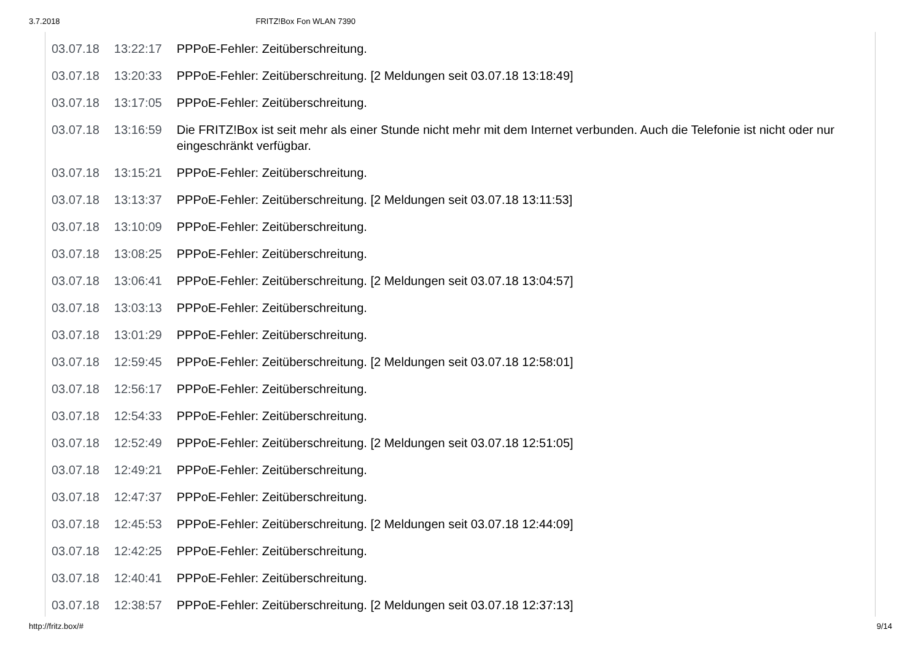3.7.2018 FRITZ!Box Fon WLAN 7390
| 03.07.18 | 13:22:17 | PPPoE-Fehler: Zeitüberschreitung. |
| 03.07.18 | 13:20:33 | PPPoE-Fehler: Zeitüberschreitung. [2 Meldungen seit 03.07.18 13:18:49] |
| 03.07.18 | 13:17:05 | PPPoE-Fehler: Zeitüberschreitung. |
| 03.07.18 | 13:16:59 | Die FRITZ!Box ist seit mehr als einer Stunde nicht mehr mit dem Internet verbunden. Auch die Telefonie ist nicht oder nur eingeschränkt verfügbar. |
| 03.07.18 | 13:15:21 | PPPoE-Fehler: Zeitüberschreitung. |
| 03.07.18 | 13:13:37 | PPPoE-Fehler: Zeitüberschreitung. [2 Meldungen seit 03.07.18 13:11:53] |
| 03.07.18 | 13:10:09 | PPPoE-Fehler: Zeitüberschreitung. |
| 03.07.18 | 13:08:25 | PPPoE-Fehler: Zeitüberschreitung. |
| 03.07.18 | 13:06:41 | PPPoE-Fehler: Zeitüberschreitung. [2 Meldungen seit 03.07.18 13:04:57] |
| 03.07.18 | 13:03:13 | PPPoE-Fehler: Zeitüberschreitung. |
| 03.07.18 | 13:01:29 | PPPoE-Fehler: Zeitüberschreitung. |
| 03.07.18 | 12:59:45 | PPPoE-Fehler: Zeitüberschreitung. [2 Meldungen seit 03.07.18 12:58:01] |
| 03.07.18 | 12:56:17 | PPPoE-Fehler: Zeitüberschreitung. |
| 03.07.18 | 12:54:33 | PPPoE-Fehler: Zeitüberschreitung. |
| 03.07.18 | 12:52:49 | PPPoE-Fehler: Zeitüberschreitung. [2 Meldungen seit 03.07.18 12:51:05] |
| 03.07.18 | 12:49:21 | PPPoE-Fehler: Zeitüberschreitung. |
| 03.07.18 | 12:47:37 | PPPoE-Fehler: Zeitüberschreitung. |
| 03.07.18 | 12:45:53 | PPPoE-Fehler: Zeitüberschreitung. [2 Meldungen seit 03.07.18 12:44:09] |
| 03.07.18 | 12:42:25 | PPPoE-Fehler: Zeitüberschreitung. |
| 03.07.18 | 12:40:41 | PPPoE-Fehler: Zeitüberschreitung. |
| 03.07.18 | 12:38:57 | PPPoE-Fehler: Zeitüberschreitung. [2 Meldungen seit 03.07.18 12:37:13] |
http://fritz.box/# 9/14